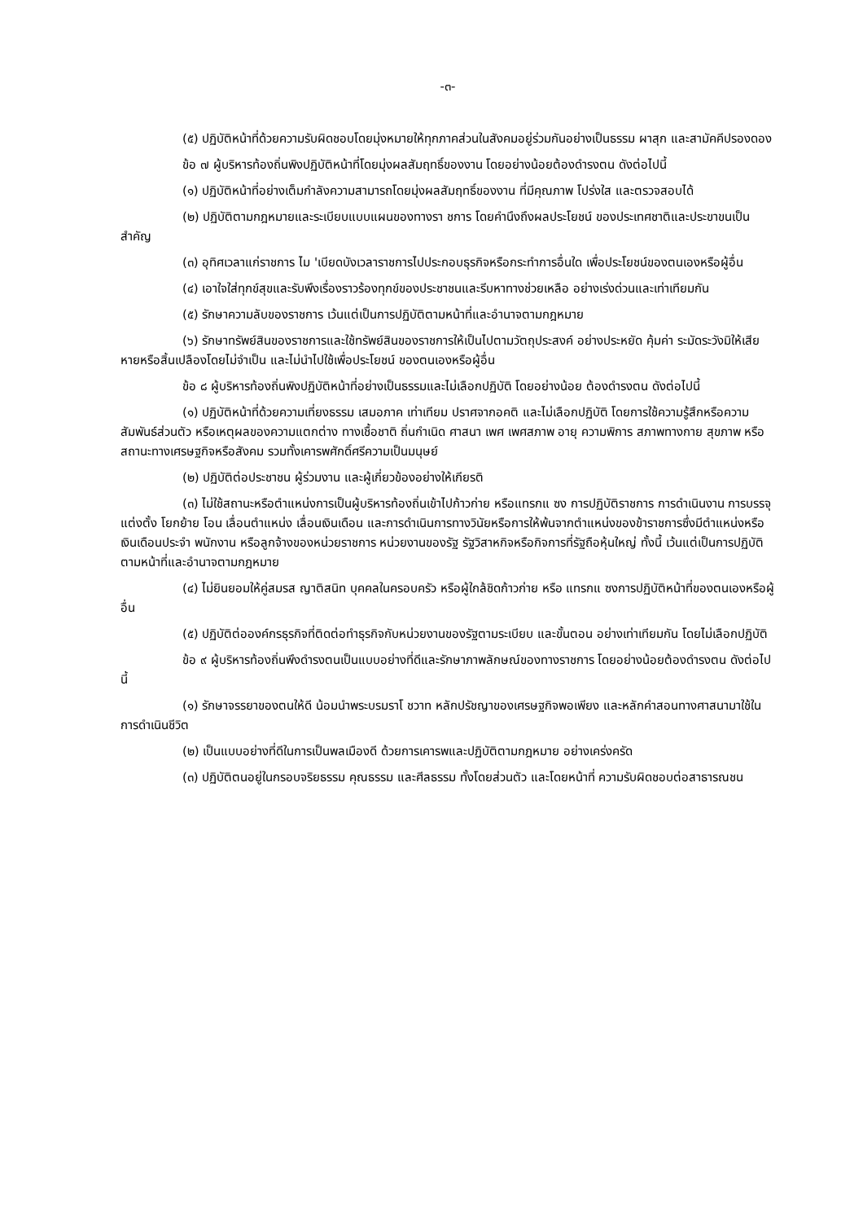-๓-
(๕) ปฏิบัติหน้าที่ด้วยความรับผิดชอบโดยมุ่งหมายให้ทุกภาคส่วนในสังคมอยู่ร่วมกันอย่างเป็นธรรม ผาสุก และสามัคคีปรองดอง
ข้อ ๗ ผู้บริหารท้องถิ่นพิงปฏิบัติหน้าที่โดยมุ่งผลสัมฤทธิ์ของงาน โดยอย่างน้อยต้องดำรงตน ดังต่อไปนี้
(๑) ปฏิบัติหน้าที่อย่างเต็มกำลังความสามารถโดยมุ่งผลสัมฤทธิ์ของงาน ที่มีคุณภาพ โปร่งใส และตรวจสอบได้
(๒) ปฏิบัติตามกฎหมายและระเบียบแบบแผนของทางรา ชการ โดยคำนึงถึงผลประโยชน์ ของประเทศชาติและประขาขนเป็นสำคัญ
(๓) อุทิศเวลาแก่ราชการ ไม 'เบียดบังเวลาราชการไปประกอบธุรกิจหรือกระทำการอื่นใด เพื่อประโยชน์ของตนเองหรือผู้อื่น
(๔) เอาใจใส่ทุกข์สุขและรับพึงเรื่องราวร้องทุกข์ของประชาชนและรีบหาทางช่วยเหลือ อย่างเร่งด่วนและเท่าเทียมกัน
(๕) รักษาความลับของราชการ เว้นแต่เป็นการปฏิบัติตามหน้าที่และอำนาจตามกฎหมาย
(๖) รักษาทรัพย์สินของราชการและใช้ทรัพย์สินของราชการให้เป็นไปตามวัตถุประสงค์ อย่างประหยัด คุ้มค่า ระมัดระวังมิให้เสียหายหรือสิ้นเปลืองโดยไม่จำเป็น และไม่นำไปใช้เพื่อประโยชน์ ของตนเองหรือผู้อื่น
ข้อ ๘ ผู้บริหารท้องถิ่นพิงปฏิบัติหน้าที่อย่างเป็นธรรมและไม่เลือกปฏิบัติ โดยอย่างน้อย ต้องดำรงตน ดังต่อไปนี้
(๑) ปฏิบัติหน้าที่ด้วยความเที่ยงธรรม เสมอภาค เท่าเทียม ปราศจากอคติ และไม่เลือกปฏิบัติ โดยการใช้ความรู้สึกหรือความสัมพันธ์ส่วนตัว หรือเหตุผลของความแตกต่าง ทางเชื้อชาติ ถิ่นกำเนิด ศาสนา เพศ เพศสภาพ อายุ ความพิการ สภาพทางกาย สุขภาพ หรือสถานะทางเศรษฐกิจหรือสังคม รวมทั้งเคารพศักดิ์ศรีความเป็นมนุษย์
(๒) ปฏิบัติต่อประชาชน ผู้ร่วมงาน และผู้เกี่ยวข้องอย่างให้เกียรติ
(๓) ไม่ใช้สถานะหรือตำแหน่งการเป็นผู้บริหารท้องถิ่นเข้าไปก้าวก่าย หรือแทรกแ ซง การปฏิบัติราชการ การดำเนินงาน การบรรจุ แต่งตั้ง โยกย้าย โอน เลื่อนตำแหน่ง เลื่อนเงินเดือน และการดำเนินการทางวินัยหรือการให้พ้นจากตำแหน่งของข้าราชการซึ่งมีตำแหน่งหรือเงินเดือนประจำ พนักงาน หรือลูกจ้างของหน่วยราชการ หน่วยงานของรัฐ รัฐวิสาหกิจหรือกิจการที่รัฐถือหุ้นใหญ่ ทั้งนี้ เว้นแต่เป็นการปฏิบัติตามหน้าที่และอำนาจตามกฎหมาย
(๔) ไม่ยินยอมให้คู่สมรส ญาติสนิท บุคคลในครอบครัว หรือผู้ใกล้ชิดก้าวก่าย หรือ แทรกแ ซงการปฏิบัติหน้าที่ของตนเองหรือผู้อื่น
(๕) ปฏิบัติต่อองค์กรธุรกิจที่ติดต่อทำธุรกิจกับหน่วยงานของรัฐตามระเบียบ และขั้นตอน อย่างเท่าเทียมกัน โดยไม่เลือกปฏิบัติ
ข้อ ๙ ผู้บริหารท้องถิ่นพึงดำรงตนเป็นแบบอย่างที่ดีและรักษาภาพลักษณ์ของทางราชการ โดยอย่างน้อยต้องดำรงตน ดังต่อไปนี้
(๑) รักษาจรรยาของตนให้ดี น้อมนำพระบรมราโ ชวาท หลักปรัชญาของเศรษฐกิจพอเพียง และหลักคำสอนทางศาสนามาใช้ในการดำเนินชีวิต
(๒) เป็นแบบอย่างที่ดีในการเป็นพลเมืองดี ด้วยการเคารพและปฏิบัติตามกฎหมาย อย่างเคร่งครัด
(๓) ปฏิบัติตนอยู่ในกรอบจริยธรรม คุณธรรม และศีลธรรม ทั้งโดยส่วนตัว และโดยหน้าที่ ความรับผิดชอบต่อสาธารณชน